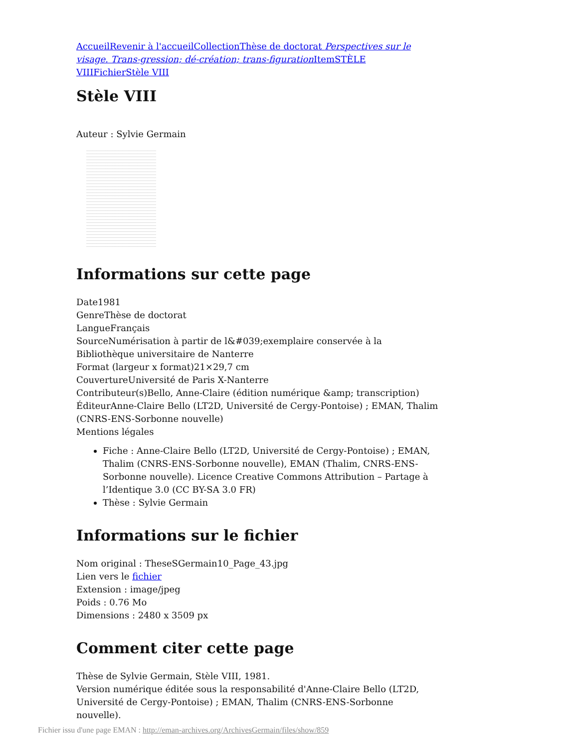Accueil Revenir à l'accueil Collection Thèse de doctorat Perspectives sur le visage. Trans-gression; dé-création; trans-figuration Item STÈLE VIII Fichier Stèle VIII
Stèle VIII
Auteur : Sylvie Germain
Informations sur cette page
Date1981
GenreThèse de doctorat
LangueFrançais
SourceNumérisation à partir de l&#039;exemplaire conservée à la Bibliothèque universitaire de Nanterre
Format (largeur x format)21×29,7 cm
CouvertureUniversité de Paris X-Nanterre
Contributeur(s)Bello, Anne-Claire (édition numérique &amp; transcription)
ÉditeurAnne-Claire Bello (LT2D, Université de Cergy-Pontoise) ; EMAN, Thalim (CNRS-ENS-Sorbonne nouvelle)
Mentions légales
Fiche : Anne-Claire Bello (LT2D, Université de Cergy-Pontoise) ; EMAN, Thalim (CNRS-ENS-Sorbonne nouvelle), EMAN (Thalim, CNRS-ENS-Sorbonne nouvelle). Licence Creative Commons Attribution – Partage à l’Identique 3.0 (CC BY-SA 3.0 FR)
Thèse : Sylvie Germain
Informations sur le fichier
Nom original : TheseSGermain10_Page_43.jpg
Lien vers le fichier
Extension : image/jpeg
Poids : 0.76 Mo
Dimensions : 2480 x 3509 px
Comment citer cette page
Thèse de Sylvie Germain, Stèle VIII, 1981.
Version numérique éditée sous la responsabilité d'Anne-Claire Bello (LT2D, Université de Cergy-Pontoise) ; EMAN, Thalim (CNRS-ENS-Sorbonne nouvelle).
Fichier issu d'une page EMAN : http://eman-archives.org/ArchivesGermain/files/show/859